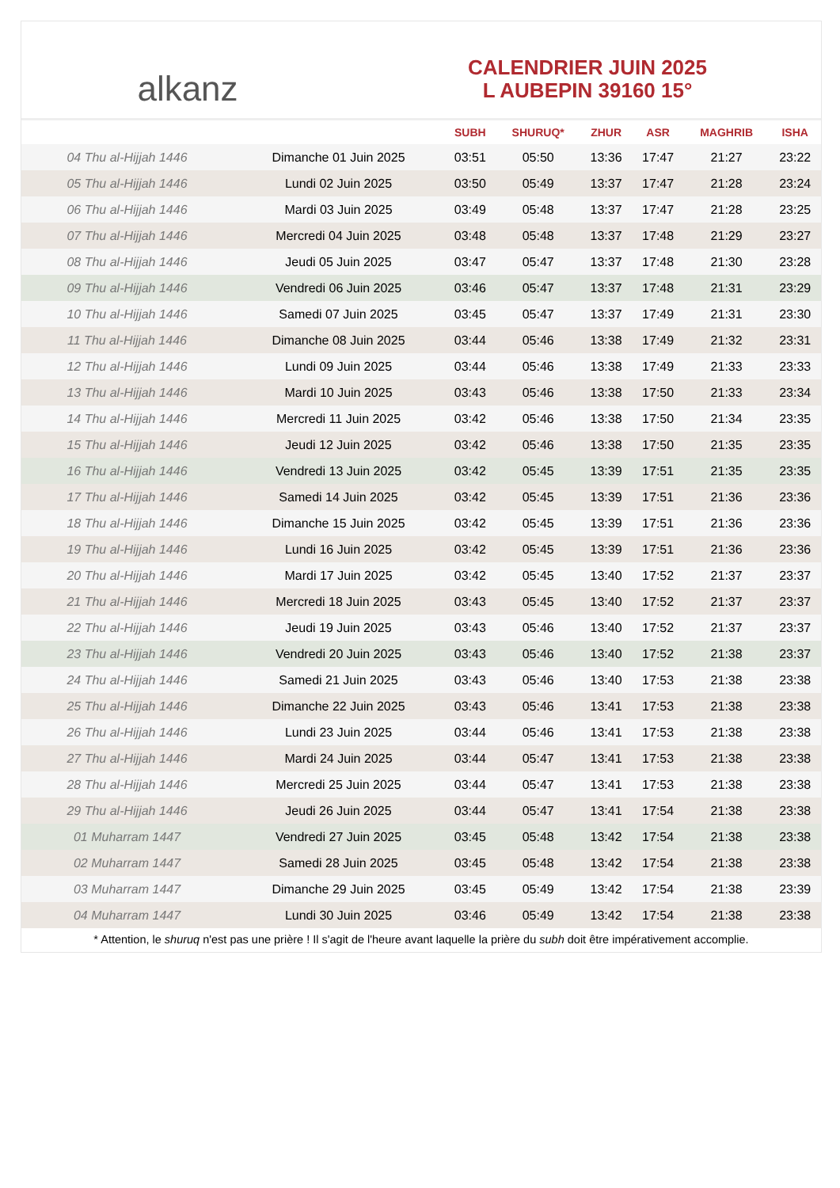alkanz
CALENDRIER JUIN 2025
L AUBEPIN 39160 15°
| | | SUBH | SHURUQ* | ZHUR | ASR | MAGHRIB | ISHA |
| --- | --- | --- | --- | --- | --- | --- | --- |
| 04 Thu al-Hijjah 1446 | Dimanche 01 Juin 2025 | 03:51 | 05:50 | 13:36 | 17:47 | 21:27 | 23:22 |
| 05 Thu al-Hijjah 1446 | Lundi 02 Juin 2025 | 03:50 | 05:49 | 13:37 | 17:47 | 21:28 | 23:24 |
| 06 Thu al-Hijjah 1446 | Mardi 03 Juin 2025 | 03:49 | 05:48 | 13:37 | 17:47 | 21:28 | 23:25 |
| 07 Thu al-Hijjah 1446 | Mercredi 04 Juin 2025 | 03:48 | 05:48 | 13:37 | 17:48 | 21:29 | 23:27 |
| 08 Thu al-Hijjah 1446 | Jeudi 05 Juin 2025 | 03:47 | 05:47 | 13:37 | 17:48 | 21:30 | 23:28 |
| 09 Thu al-Hijjah 1446 | Vendredi 06 Juin 2025 | 03:46 | 05:47 | 13:37 | 17:48 | 21:31 | 23:29 |
| 10 Thu al-Hijjah 1446 | Samedi 07 Juin 2025 | 03:45 | 05:47 | 13:37 | 17:49 | 21:31 | 23:30 |
| 11 Thu al-Hijjah 1446 | Dimanche 08 Juin 2025 | 03:44 | 05:46 | 13:38 | 17:49 | 21:32 | 23:31 |
| 12 Thu al-Hijjah 1446 | Lundi 09 Juin 2025 | 03:44 | 05:46 | 13:38 | 17:49 | 21:33 | 23:33 |
| 13 Thu al-Hijjah 1446 | Mardi 10 Juin 2025 | 03:43 | 05:46 | 13:38 | 17:50 | 21:33 | 23:34 |
| 14 Thu al-Hijjah 1446 | Mercredi 11 Juin 2025 | 03:42 | 05:46 | 13:38 | 17:50 | 21:34 | 23:35 |
| 15 Thu al-Hijjah 1446 | Jeudi 12 Juin 2025 | 03:42 | 05:46 | 13:38 | 17:50 | 21:35 | 23:35 |
| 16 Thu al-Hijjah 1446 | Vendredi 13 Juin 2025 | 03:42 | 05:45 | 13:39 | 17:51 | 21:35 | 23:35 |
| 17 Thu al-Hijjah 1446 | Samedi 14 Juin 2025 | 03:42 | 05:45 | 13:39 | 17:51 | 21:36 | 23:36 |
| 18 Thu al-Hijjah 1446 | Dimanche 15 Juin 2025 | 03:42 | 05:45 | 13:39 | 17:51 | 21:36 | 23:36 |
| 19 Thu al-Hijjah 1446 | Lundi 16 Juin 2025 | 03:42 | 05:45 | 13:39 | 17:51 | 21:36 | 23:36 |
| 20 Thu al-Hijjah 1446 | Mardi 17 Juin 2025 | 03:42 | 05:45 | 13:40 | 17:52 | 21:37 | 23:37 |
| 21 Thu al-Hijjah 1446 | Mercredi 18 Juin 2025 | 03:43 | 05:45 | 13:40 | 17:52 | 21:37 | 23:37 |
| 22 Thu al-Hijjah 1446 | Jeudi 19 Juin 2025 | 03:43 | 05:46 | 13:40 | 17:52 | 21:37 | 23:37 |
| 23 Thu al-Hijjah 1446 | Vendredi 20 Juin 2025 | 03:43 | 05:46 | 13:40 | 17:52 | 21:38 | 23:37 |
| 24 Thu al-Hijjah 1446 | Samedi 21 Juin 2025 | 03:43 | 05:46 | 13:40 | 17:53 | 21:38 | 23:38 |
| 25 Thu al-Hijjah 1446 | Dimanche 22 Juin 2025 | 03:43 | 05:46 | 13:41 | 17:53 | 21:38 | 23:38 |
| 26 Thu al-Hijjah 1446 | Lundi 23 Juin 2025 | 03:44 | 05:46 | 13:41 | 17:53 | 21:38 | 23:38 |
| 27 Thu al-Hijjah 1446 | Mardi 24 Juin 2025 | 03:44 | 05:47 | 13:41 | 17:53 | 21:38 | 23:38 |
| 28 Thu al-Hijjah 1446 | Mercredi 25 Juin 2025 | 03:44 | 05:47 | 13:41 | 17:53 | 21:38 | 23:38 |
| 29 Thu al-Hijjah 1446 | Jeudi 26 Juin 2025 | 03:44 | 05:47 | 13:41 | 17:54 | 21:38 | 23:38 |
| 01 Muharram 1447 | Vendredi 27 Juin 2025 | 03:45 | 05:48 | 13:42 | 17:54 | 21:38 | 23:38 |
| 02 Muharram 1447 | Samedi 28 Juin 2025 | 03:45 | 05:48 | 13:42 | 17:54 | 21:38 | 23:38 |
| 03 Muharram 1447 | Dimanche 29 Juin 2025 | 03:45 | 05:49 | 13:42 | 17:54 | 21:38 | 23:39 |
| 04 Muharram 1447 | Lundi 30 Juin 2025 | 03:46 | 05:49 | 13:42 | 17:54 | 21:38 | 23:38 |
* Attention, le shuruq n'est pas une prière ! Il s'agit de l'heure avant laquelle la prière du subh doit être impérativement accomplie.